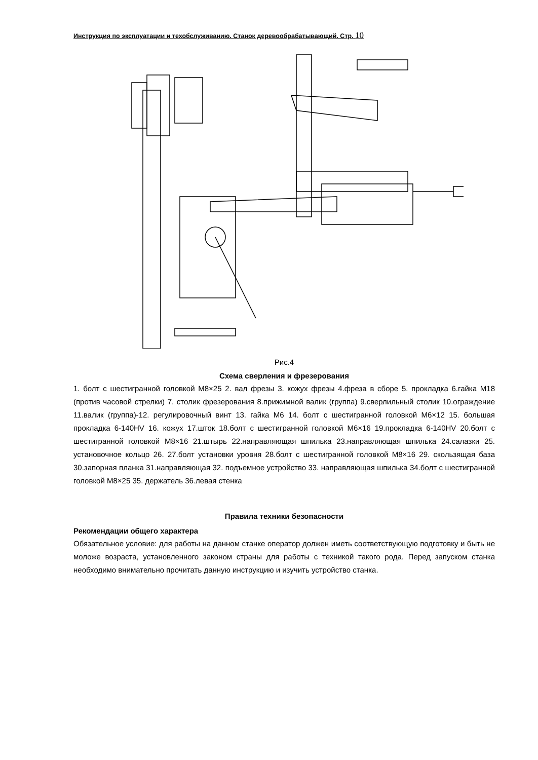Инструкция по эксплуатации и техобслуживанию. Станок деревообрабатывающий. Стр. 10
Рис.4
Схема сверления и фрезерования
1. болт с шестигранной головкой М8×25 2. вал фрезы 3. кожух фрезы 4.фреза в сборе 5. прокладка 6.гайка М18 (против часовой стрелки) 7. столик фрезерования 8.прижимной валик (группа) 9.сверлильный столик 10.ограждение 11.валик (группа)-12. регулировочный винт 13. гайка М6 14. болт с шестигранной головкой М6×12 15. большая прокладка 6-140HV 16. кожух 17.шток 18.болт с шестигранной головкой М6×16 19.прокладка 6-140HV 20.болт с шестигранной головкой М8×16 21.штырь 22.направляющая шпилька 23.направляющая шпилька 24.салазки 25. установочное кольцо 26. 27.болт установки уровня 28.болт с шестигранной головкой М8×16 29. скользящая база 30.запорная планка 31.направляющая 32. подъемное устройство 33. направляющая шпилька 34.болт с шестигранной головкой М8×25 35. держатель 36.левая стенка
Правила техники безопасности
Рекомендации общего характера
Обязательное условие: для работы на данном станке оператор должен иметь соответствующую подготовку и быть не моложе возраста, установленного законом страны для работы с техникой такого рода. Перед запуском станка необходимо внимательно прочитать данную инструкцию и изучить устройство станка.